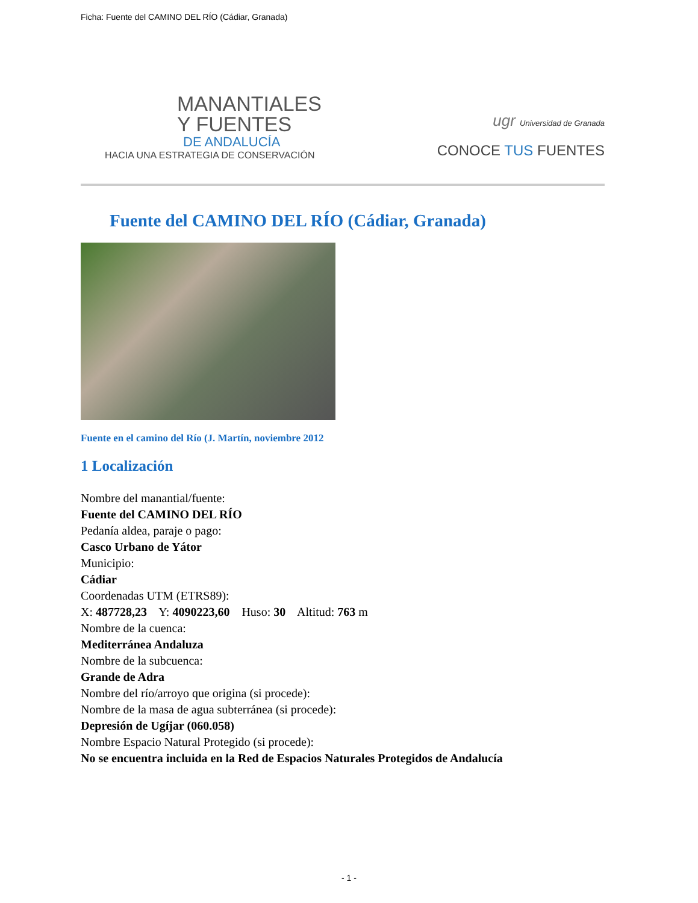Ficha: Fuente del CAMINO DEL RÍO (Cádiar, Granada)
MANANTIALES
Y FUENTES
DE ANDALUCÍA
HACIA UNA ESTRATEGIA DE CONSERVACIÓN
ugr Universidad de Granada
CONOCE TUS FUENTES
Fuente del CAMINO DEL RÍO (Cádiar, Granada)
Fuente en el camino del Río (J. Martín, noviembre 2012
1 Localización
Nombre del manantial/fuente:
Fuente del CAMINO DEL RÍO
Pedanía aldea, paraje o pago:
Casco Urbano de Yátor
Municipio:
Cádiar
Coordenadas UTM (ETRS89):
X: 487728,23 Y: 4090223,60 Huso: 30 Altitud: 763 m
Nombre de la cuenca:
Mediterránea Andaluza
Nombre de la subcuenca:
Grande de Adra
Nombre del río/arroyo que origina (si procede):
Nombre de la masa de agua subterránea (si procede):
Depresión de Ugíjar (060.058)
Nombre Espacio Natural Protegido (si procede):
No se encuentra incluida en la Red de Espacios Naturales Protegidos de Andalucía
- 1 -